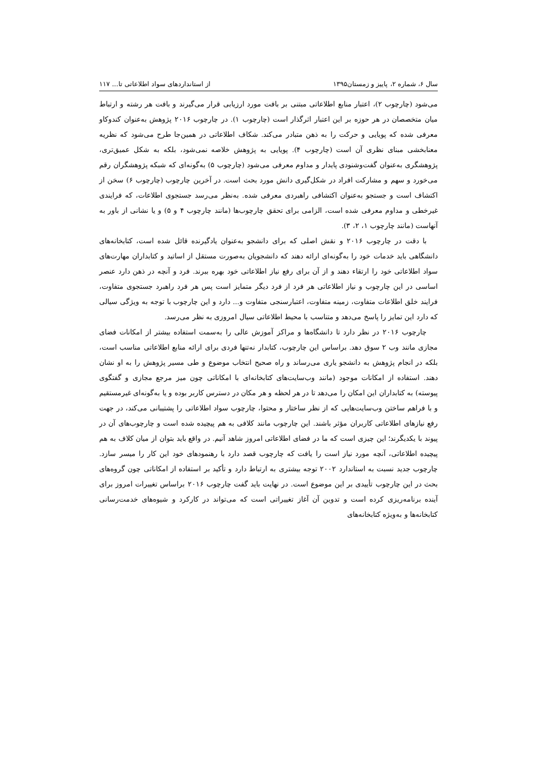سال ۶، شماره ۲، پاییز و زمستان۱۳۹۵ از استانداردهای سواد اطلاعاتی تا... ۱۱۷
می‌شود (چارچوب ۲)، اعتبار منابع اطلاعاتی مبتنی بر بافت مورد ارزیابی قرار می‌گیرند و بافت هر رشته و ارتباط میان متخصصان در هر حوزه بر این اعتبار اثرگذار است (چارچوب ۱). در چارچوب ۲۰۱۶ پژوهش به‌عنوان کندوکاو معرفی شده که پویایی و حرکت را به ذهن متبادر می‌کند. شکاف اطلاعاتی در همین‌جا طرح می‌شود که نظریه معنابخشی مبنای نظری آن است (چارچوب ۴). پویایی به پژوهش خلاصه نمی‌شود، بلکه به شکل عمیق‌تری، پژوهشگری به‌عنوان گفت‌وشنودی پایدار و مداوم معرفی می‌شود (چارچوب ۵) به‌گونه‌ای که شبکه پژوهشگران رقم می‌خورد و سهم و مشارکت افراد در شکل‌گیری دانش مورد بحث است. در آخرین چارچوب (چارچوب ۶) سخن از اکتشاف است و جستجو به‌عنوان اکتشافی راهبردی معرفی شده. به‌نظر می‌رسد جستجوی اطلاعات، که فرایندی غیرخطی و مداوم معرفی شده است، الزامی برای تحقق چارچوب‌ها (مانند چارچوب ۴ و ۵) و یا نشانی از باور به آنهاست (مانند چارچوب ۱، ۲، ۳).
با دقت در چارچوب ۲۰۱۶ و نقش اصلی که برای دانشجو به‌عنوان یادگیرنده قائل شده است، کتابخانه‌های دانشگاهی باید خدمات خود را به‌گونه‌ای ارائه دهند که دانشجویان به‌صورت مستقل از اساتید و کتابداران مهارت‌های سواد اطلاعاتی خود را ارتقاء دهند و از آن برای رفع نیاز اطلاعاتی خود بهره ببرند. فرد و آنچه در ذهن دارد عنصر اساسی در این چارچوب و نیاز اطلاعاتی هر فرد از فرد دیگر متمایز است پس هر فرد راهبرد جستجوی متفاوت، فرایند خلق اطلاعات متفاوت، زمینه متفاوت، اعتبارسنجی متفاوت و... دارد و این چارچوب با توجه به ویژگی سیالی که دارد این تمایز را پاسخ می‌دهد و متناسب با محیط اطلاعاتی سیال امروزی به نظر می‌رسد.
چارچوب ۲۰۱۶ در نظر دارد تا دانشگاه‌ها و مراکز آموزش عالی را به‌سمت استفاده بیشتر از امکانات فضای مجازی مانند وب ۲ سوق دهد. براساس این چارچوب، کتابدار نه‌تنها فردی برای ارائه منابع اطلاعاتی مناسب است، بلکه در انجام پژوهش به دانشجو یاری می‌رساند و راه صحیح انتخاب موضوع و طی مسیر پژوهش را به او نشان دهند. استفاده از امکانات موجود (مانند وب‌سایت‌های کتابخانه‌ای با امکاناتی چون میز مرجع مجازی و گفتگوی پیوسته) به کتابداران این امکان را می‌دهد تا در هر لحظه و هر مکان در دسترس کاربر بوده و یا به‌گونه‌ای غیرمستقیم و با فراهم ساختن وب‌سایت‌هایی که از نظر ساختار و محتوا، چارچوب سواد اطلاعاتی را پشتیبانی می‌کند، در جهت رفع نیازهای اطلاعاتی کاربران مؤثر باشند. این چارچوب مانند کلافی به هم پیچیده شده است و چارچوب‌های آن در پیوند با یکدیگرند؛ این چیزی است که ما در فضای اطلاعاتی امروز شاهد آنیم. در واقع باید بتوان از میان کلاف به هم پیچیده اطلاعاتی، آنچه مورد نیاز است را یافت که چارچوب قصد دارد با رهنمودهای خود این کار را میسر سازد. چارچوب جدید نسبت به استاندارد ۲۰۰۲ توجه بیشتری به ارتباط دارد و تأکید بر استفاده از امکاناتی چون گروه‌های بحث در این چارچوب تأییدی بر این موضوع است. در نهایت باید گفت چارچوب ۲۰۱۶ براساس تغییرات امروز برای آینده برنامه‌ریزی کرده است و تدوین آن آغاز تغییراتی است که می‌تواند در کارکرد و شیوه‌های خدمت‌رسانی کتابخانه‌ها و به‌ویژه کتابخانه‌های